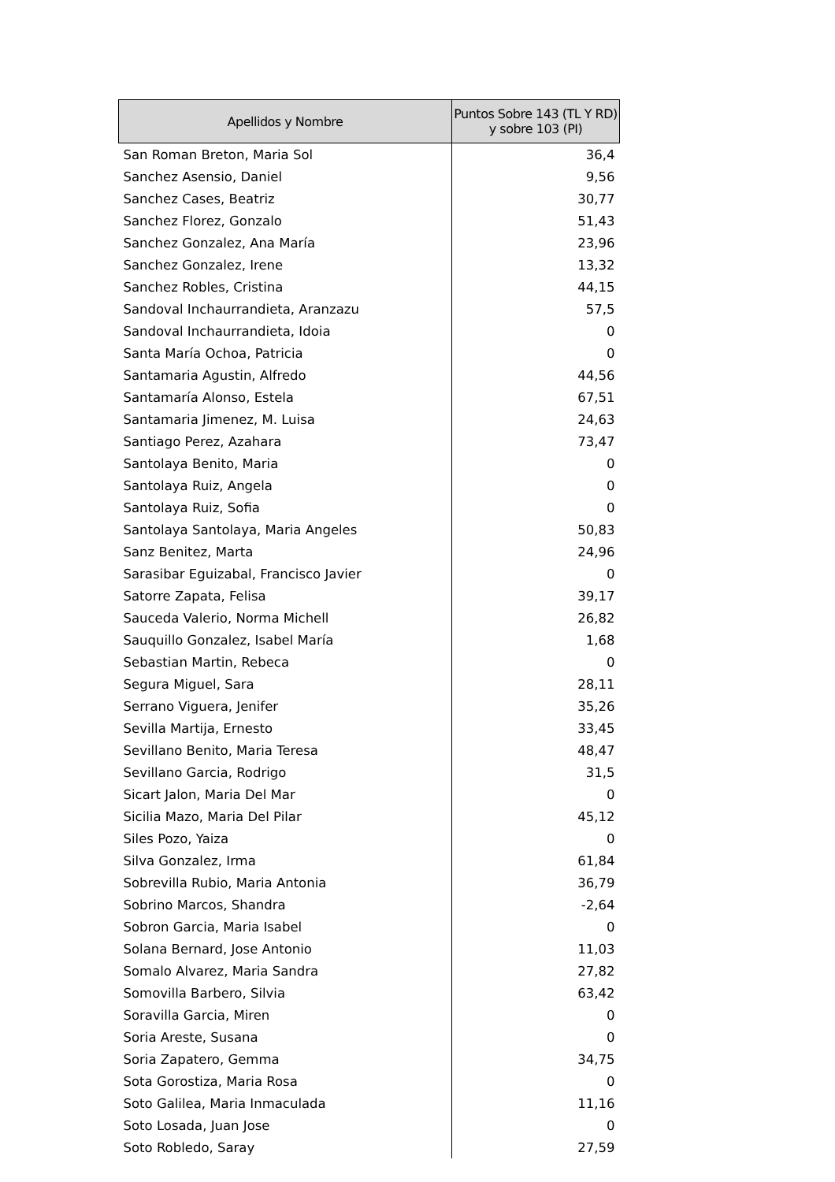| Apellidos y Nombre | Puntos Sobre 143 (TL Y RD) y sobre 103 (PI) |
| --- | --- |
| San Roman Breton, Maria Sol | 36,4 |
| Sanchez Asensio, Daniel | 9,56 |
| Sanchez Cases, Beatriz | 30,77 |
| Sanchez Florez, Gonzalo | 51,43 |
| Sanchez Gonzalez, Ana María | 23,96 |
| Sanchez Gonzalez, Irene | 13,32 |
| Sanchez Robles, Cristina | 44,15 |
| Sandoval Inchaurrandieta, Aranzazu | 57,5 |
| Sandoval Inchaurrandieta, Idoia | 0 |
| Santa María Ochoa, Patricia | 0 |
| Santamaria Agustin, Alfredo | 44,56 |
| Santamaría Alonso, Estela | 67,51 |
| Santamaria Jimenez, M. Luisa | 24,63 |
| Santiago Perez, Azahara | 73,47 |
| Santolaya Benito, Maria | 0 |
| Santolaya Ruiz, Angela | 0 |
| Santolaya Ruiz, Sofia | 0 |
| Santolaya Santolaya, Maria Angeles | 50,83 |
| Sanz Benitez, Marta | 24,96 |
| Sarasibar Eguizabal, Francisco Javier | 0 |
| Satorre Zapata, Felisa | 39,17 |
| Sauceda Valerio, Norma Michell | 26,82 |
| Sauquillo Gonzalez, Isabel María | 1,68 |
| Sebastian Martin, Rebeca | 0 |
| Segura Miguel, Sara | 28,11 |
| Serrano Viguera, Jenifer | 35,26 |
| Sevilla Martija, Ernesto | 33,45 |
| Sevillano Benito, Maria Teresa | 48,47 |
| Sevillano Garcia, Rodrigo | 31,5 |
| Sicart Jalon, Maria Del Mar | 0 |
| Sicilia Mazo, Maria Del Pilar | 45,12 |
| Siles Pozo, Yaiza | 0 |
| Silva Gonzalez, Irma | 61,84 |
| Sobrevilla Rubio, Maria Antonia | 36,79 |
| Sobrino Marcos, Shandra | -2,64 |
| Sobron Garcia, Maria Isabel | 0 |
| Solana Bernard, Jose Antonio | 11,03 |
| Somalo Alvarez, Maria Sandra | 27,82 |
| Somovilla Barbero, Silvia | 63,42 |
| Soravilla Garcia, Miren | 0 |
| Soria Areste, Susana | 0 |
| Soria Zapatero, Gemma | 34,75 |
| Sota Gorostiza, Maria Rosa | 0 |
| Soto Galilea, Maria Inmaculada | 11,16 |
| Soto Losada, Juan Jose | 0 |
| Soto Robledo, Saray | 27,59 |